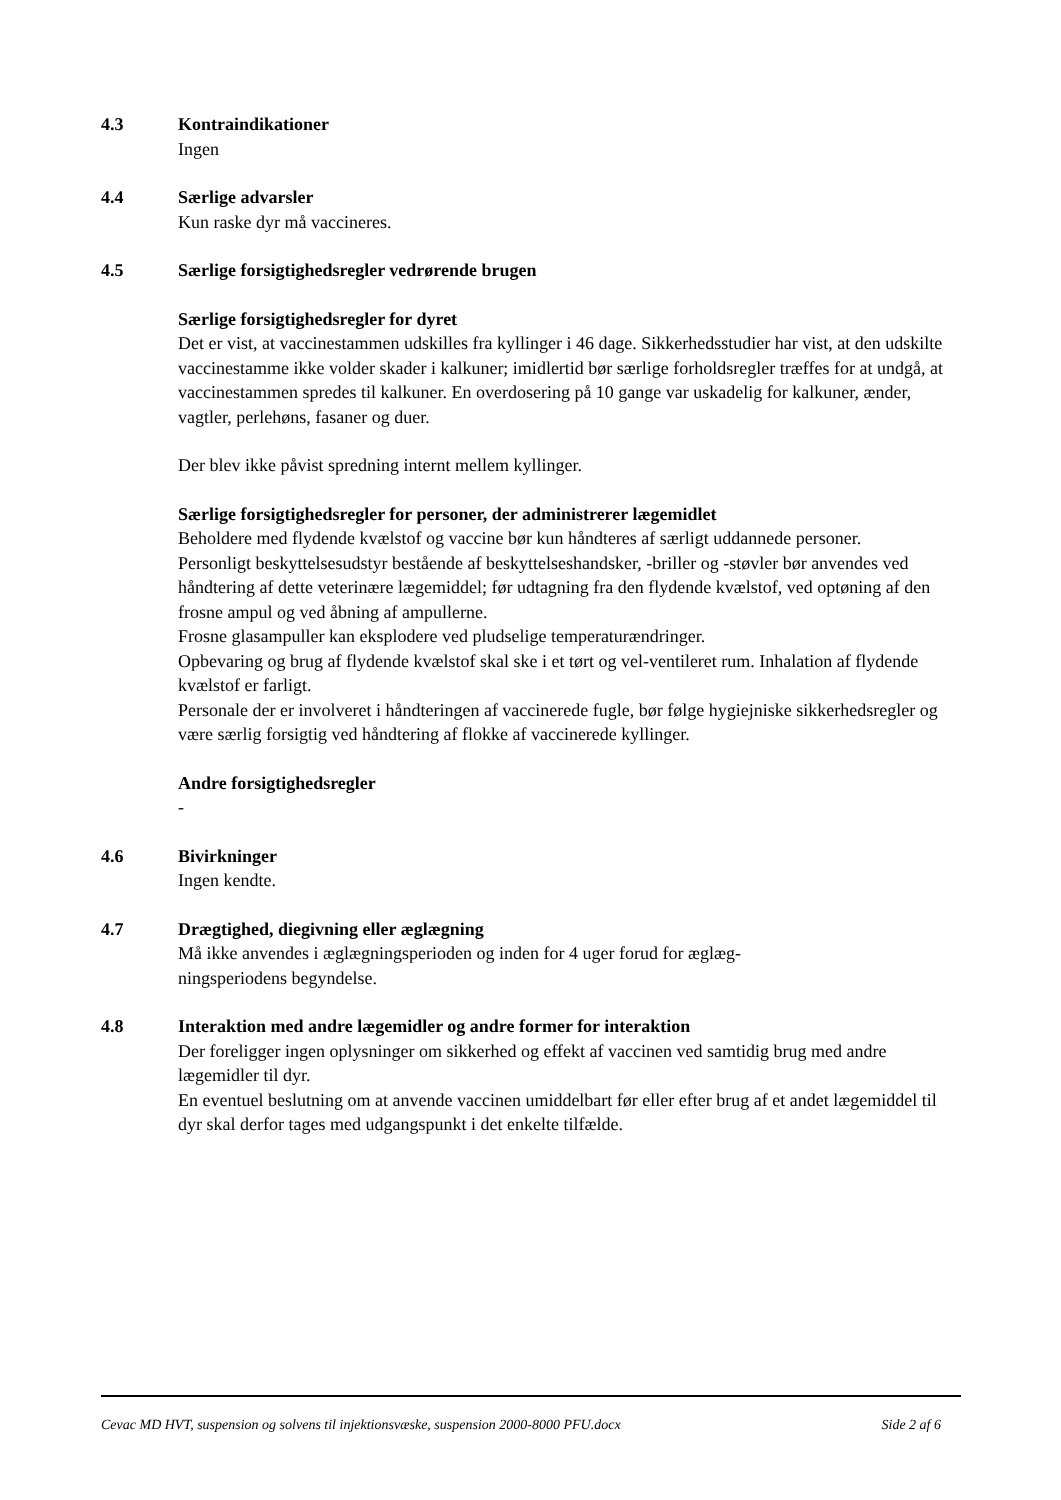4.3 Kontraindikationer
Ingen
4.4 Særlige advarsler
Kun raske dyr må vaccineres.
4.5 Særlige forsigtighedsregler vedrørende brugen
Særlige forsigtighedsregler for dyret
Det er vist, at vaccinestammen udskilles fra kyllinger i 46 dage. Sikkerhedsstudier har vist, at den udskilte vaccinestamme ikke volder skader i kalkuner; imidlertid bør særlige forholdsregler træffes for at undgå, at vaccinestammen spredes til kalkuner. En overdosering på 10 gange var uskadelig for kalkuner, ænder, vagtler, perlehøns, fasaner og duer.
Der blev ikke påvist spredning internt mellem kyllinger.
Særlige forsigtighedsregler for personer, der administrerer lægemidlet
Beholdere med flydende kvælstof og vaccine bør kun håndteres af særligt uddannede personer.
Personligt beskyttelsesudstyr bestående af beskyttelseshandsker, -briller og -støvler bør anvendes ved håndtering af dette veterinære lægemiddel; før udtagning fra den flydende kvælstof, ved optøning af den frosne ampul og ved åbning af ampullerne.
Frosne glasampuller kan eksplodere ved pludselige temperaturændringer.
Opbevaring og brug af flydende kvælstof skal ske i et tørt og vel-ventileret rum. Inhalation af flydende kvælstof er farligt.
Personale der er involveret i håndteringen af vaccinerede fugle, bør følge hygiejniske sikkerhedsregler og være særlig forsigtig ved håndtering af flokke af vaccinerede kyllinger.
Andre forsigtighedsregler
-
4.6 Bivirkninger
Ingen kendte.
4.7 Drægtighed, diegivning eller æglægning
Må ikke anvendes i æglægningsperioden og inden for 4 uger forud for æglæg-
ningsperiodens begyndelse.
4.8 Interaktion med andre lægemidler og andre former for interaktion
Der foreligger ingen oplysninger om sikkerhed og effekt af vaccinen ved samtidig brug med andre lægemidler til dyr.
En eventuel beslutning om at anvende vaccinen umiddelbart før eller efter brug af et andet lægemiddel til dyr skal derfor tages med udgangspunkt i det enkelte tilfælde.
Cevac MD HVT, suspension og solvens til injektionsvæske, suspension 2000-8000 PFU.docx Side 2 af 6